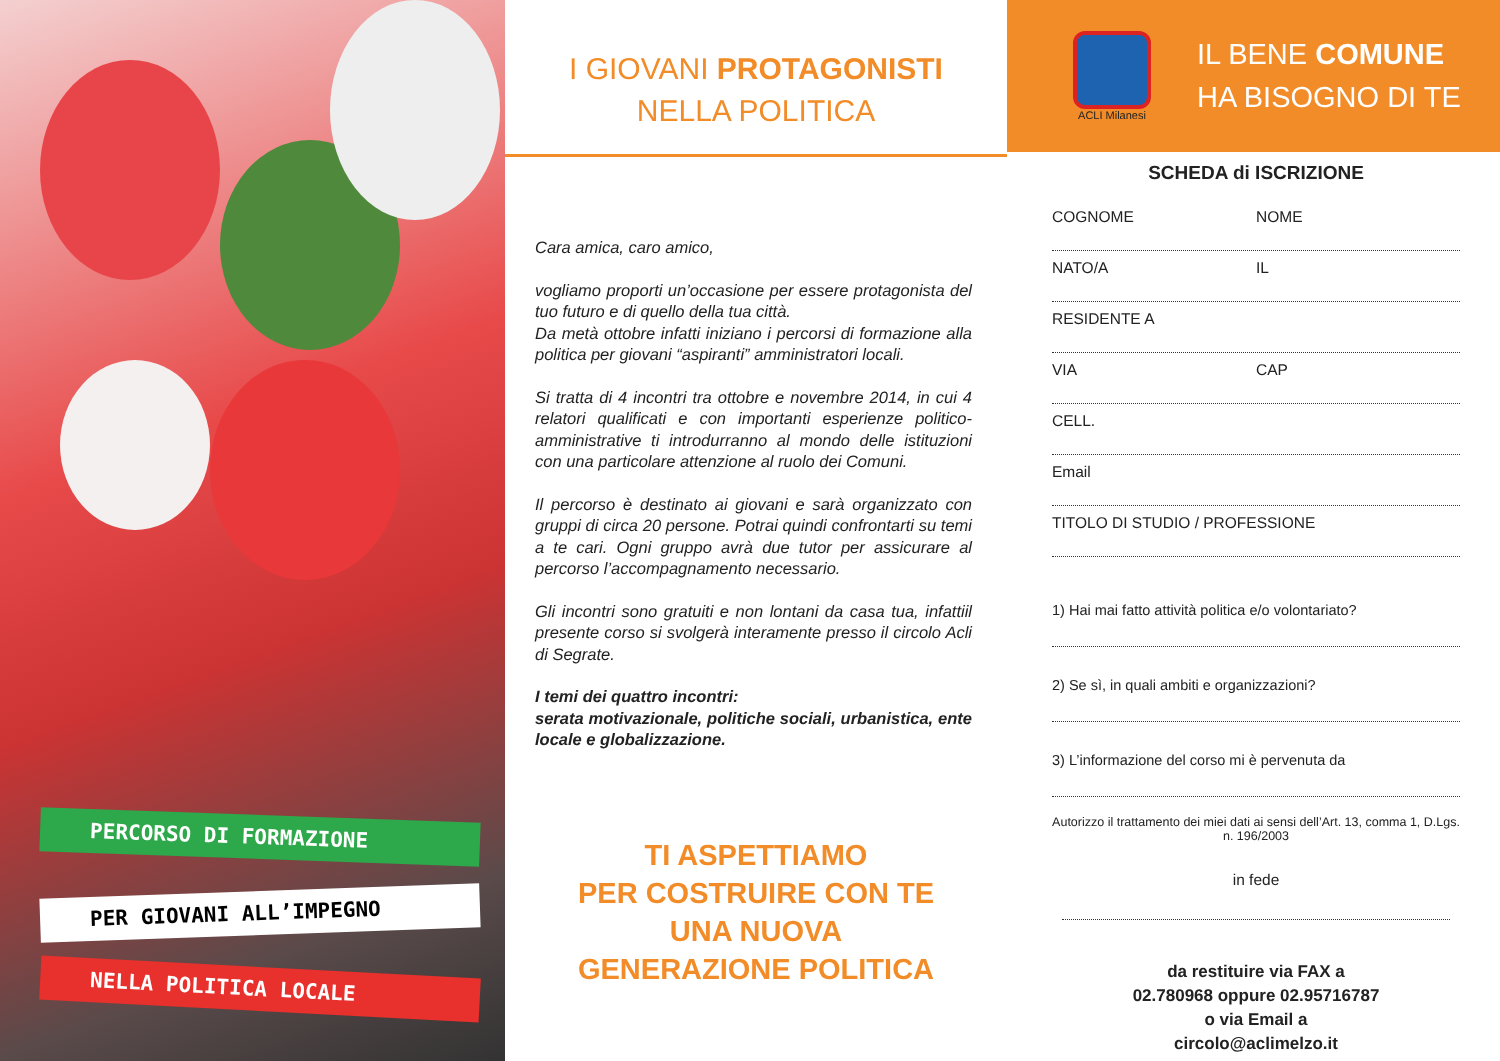PERCORSO DI FORMAZIONE
PER GIOVANI ALL’IMPEGNO
NELLA POLITICA LOCALE
I GIOVANI PROTAGONISTI
NELLA POLITICA
Cara amica, caro amico,
vogliamo proporti un’occasione per essere protagonista del tuo futuro e di quello della tua città.
Da metà ottobre infatti iniziano i percorsi di formazione alla politica per giovani “aspiranti” amministratori locali.
Si tratta di 4 incontri tra ottobre e novembre 2014, in cui 4 relatori qualificati e con importanti esperienze politico-amministrative ti introdurranno al mondo delle istituzioni con una particolare attenzione al ruolo dei Comuni.
Il percorso è destinato ai giovani e sarà organizzato con gruppi di circa 20 persone. Potrai quindi confrontarti su temi a te cari. Ogni gruppo avrà due tutor per assicurare al percorso l’accompagnamento necessario.
Gli incontri sono gratuiti e non lontani da casa tua, infattiil presente corso si svolgerà interamente presso il circolo Acli di Segrate.
I temi dei quattro incontri:
serata motivazionale, politiche sociali, urbanistica, ente locale e globalizzazione.
TI ASPETTIAMO
PER COSTRUIRE CON TE
UNA NUOVA
GENERAZIONE POLITICA
ACLI Milanesi
IL BENE COMUNE
HA BISOGNO DI TE
SCHEDA di ISCRIZIONE
COGNOME NOME
NATO/A IL
RESIDENTE A
VIA CAP
CELL.
Email
TITOLO DI STUDIO / PROFESSIONE
1) Hai mai fatto attività politica e/o volontariato?
2) Se sì, in quali ambiti e organizzazioni?
3) L’informazione del corso mi è pervenuta da
Autorizzo il trattamento dei miei dati ai sensi dell’Art. 13, comma 1, D.Lgs. n. 196/2003
in fede
da restituire via FAX a
02.780968 oppure 02.95716787
o via Email a
circolo@aclimelzo.it